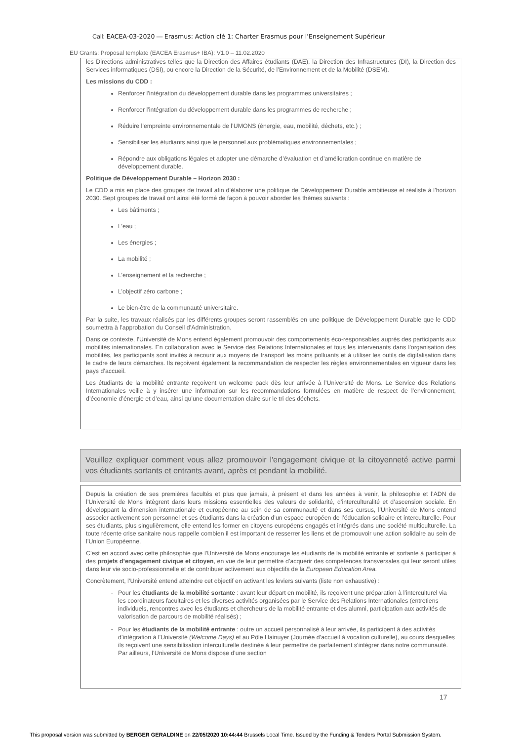Call: EACEA-03-2020 — Erasmus: Action clé 1: Charter Erasmus pour l’Enseignement Supérieur
EU Grants: Proposal template (EACEA Erasmus+ IBA): V1.0 – 11.02.2020
les Directions administratives telles que la Direction des Affaires étudiants (DAE), la Direction des Infrastructures (DI), la Direction des Services informatiques (DSI), ou encore la Direction de la Sécurité, de l’Environnement et de la Mobilité (DSEM).
Les missions du CDD :
Renforcer l’intégration du développement durable dans les programmes universitaires ;
Renforcer l’intégration du développement durable dans les programmes de recherche ;
Réduire l’empreinte environnementale de l’UMONS (énergie, eau, mobilité, déchets, etc.) ;
Sensibiliser les étudiants ainsi que le personnel aux problématiques environnementales ;
Répondre aux obligations légales et adopter une démarche d’évaluation et d’amélioration continue en matière de développement durable.
Politique de Développement Durable – Horizon 2030 :
Le CDD a mis en place des groupes de travail afin d’élaborer une politique de Développement Durable ambitieuse et réaliste à l’horizon 2030. Sept groupes de travail ont ainsi été formé de façon à pouvoir aborder les thèmes suivants :
Les bâtiments ;
L’eau ;
Les énergies ;
La mobilité ;
L’enseignement et la recherche ;
L’objectif zéro carbone ;
Le bien-être de la communauté universitaire.
Par la suite, les travaux réalisés par les différents groupes seront rassemblés en une politique de Développement Durable que le CDD soumettra à l’approbation du Conseil d’Administration.
Dans ce contexte, l’Université de Mons entend également promouvoir des comportements éco-responsables auprès des participants aux mobilités internationales. En collaboration avec le Service des Relations Internationales et tous les intervenants dans l’organisation des mobilités, les participants sont invités à recourir aux moyens de transport les moins polluants et à utiliser les outils de digitalisation dans le cadre de leurs démarches. Ils reçoivent également la recommandation de respecter les règles environnementales en vigueur dans les pays d’accueil.
Les étudiants de la mobilité entrante reçoivent un welcome pack dès leur arrivée à l’Université de Mons. Le Service des Relations Internationales veille à y insérer une information sur les recommandations formulées en matière de respect de l’environnement, d’économie d’énergie et d’eau, ainsi qu’une documentation claire sur le tri des déchets.
Veuillez expliquer comment vous allez promouvoir l'engagement civique et la citoyenneté active parmi vos étudiants sortants et entrants avant, après et pendant la mobilité.
Depuis la création de ses premières facultés et plus que jamais, à présent et dans les années à venir, la philosophie et l’ADN de l’Université de Mons intègrent dans leurs missions essentielles des valeurs de solidarité, d’interculturalité et d’ascension sociale. En développant la dimension internationale et européenne au sein de sa communauté et dans ses cursus, l’Université de Mons entend associer activement son personnel et ses étudiants dans la création d’un espace européen de l’éducation solidaire et interculturelle. Pour ses étudiants, plus singulièrement, elle entend les former en citoyens européens engagés et intégrés dans une société multiculturelle. La toute récente crise sanitaire nous rappelle combien il est important de resserrer les liens et de promouvoir une action solidaire au sein de l’Union Européenne.
C’est en accord avec cette philosophie que l’Université de Mons encourage les étudiants de la mobilité entrante et sortante à participer à des projets d’engagement civique et citoyen, en vue de leur permettre d’acquérir des compétences transversales qui leur seront utiles dans leur vie socio-professionnelle et de contribuer activement aux objectifs de la European Education Area.
Concrètement, l’Université entend atteindre cet objectif en activant les leviers suivants (liste non exhaustive) :
Pour les étudiants de la mobilité sortante : avant leur départ en mobilité, ils reçoivent une préparation à l’interculturel via les coordinateurs facultaires et les diverses activités organisées par le Service des Relations Internationales (entretiens individuels, rencontres avec les étudiants et chercheurs de la mobilité entrante et des alumni, participation aux activités de valorisation de parcours de mobilité réalisés) ;
Pour les étudiants de la mobilité entrante : outre un accueil personnalisé à leur arrivée, ils participent à des activités d’intégration à l’Université (Welcome Days) et au Pôle Hainuyer (Journée d’accueil à vocation culturelle), au cours desquelles ils reçoivent une sensibilisation interculturelle destinée à leur permettre de parfaitement s’intégrer dans notre communauté. Par ailleurs, l’Université de Mons dispose d’une section
17
This proposal version was submitted by BERGER GERALDINE on 22/05/2020 10:44:44 Brussels Local Time. Issued by the Funding & Tenders Portal Submission System.